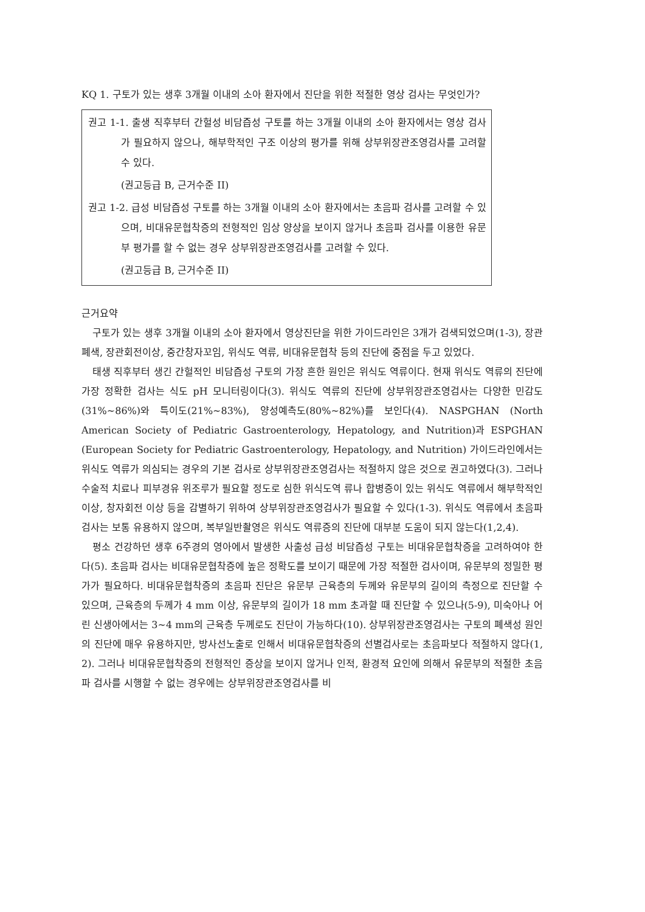KQ 1. 구토가 있는 생후 3개월 이내의 소아 환자에서 진단을 위한 적절한 영상 검사는 무엇인가?
권고 1-1. 출생 직후부터 간헐성 비담즙성 구토를 하는 3개월 이내의 소아 환자에서는 영상 검사가 필요하지 않으나, 해부학적인 구조 이상의 평가를 위해 상부위장관조영검사를 고려할 수 있다.
(권고등급 B, 근거수준 II)
권고 1-2. 급성 비담즙성 구토를 하는 3개월 이내의 소아 환자에서는 초음파 검사를 고려할 수 있으며, 비대유문협착증의 전형적인 임상 양상을 보이지 않거나 초음파 검사를 이용한 유문부 평가를 할 수 없는 경우 상부위장관조영검사를 고려할 수 있다.
(권고등급 B, 근거수준 II)
근거요약
구토가 있는 생후 3개월 이내의 소아 환자에서 영상진단을 위한 가이드라인은 3개가 검색되었으며(1-3), 장관폐색, 장관회전이상, 중간창자꼬임, 위식도 역류, 비대유문협착 등의 진단에 중점을 두고 있었다.
태생 직후부터 생긴 간헐적인 비담즙성 구토의 가장 흔한 원인은 위식도 역류이다. 현재 위식도 역류의 진단에 가장 정확한 검사는 식도 pH 모니터링이다(3). 위식도 역류의 진단에 상부위장관조영검사는 다양한 민감도(31%~86%)와 특이도(21%~83%), 양성예측도(80%~82%)를 보인다(4). NASPGHAN (North American Society of Pediatric Gastroenterology, Hepatology, and Nutrition)과 ESPGHAN (European Society for Pediatric Gastroenterology, Hepatology, and Nutrition) 가이드라인에서는 위식도 역류가 의심되는 경우의 기본 검사로 상부위장관조영검사는 적절하지 않은 것으로 권고하였다(3). 그러나 수술적 치료나 피부경유 위조루가 필요할 정도로 심한 위식도역 류나 합병증이 있는 위식도 역류에서 해부학적인 이상, 창자회전 이상 등을 감별하기 위하여 상부위장관조영검사가 필요할 수 있다(1-3). 위식도 역류에서 초음파 검사는 보통 유용하지 않으며, 복부일반촬영은 위식도 역류증의 진단에 대부분 도움이 되지 않는다(1,2,4).
평소 건강하던 생후 6주경의 영아에서 발생한 사출성 급성 비담즙성 구토는 비대유문협착증을 고려하여야 한다(5). 초음파 검사는 비대유문협착증에 높은 정확도를 보이기 때문에 가장 적절한 검사이며, 유문부의 정밀한 평가가 필요하다. 비대유문협착증의 초음파 진단은 유문부 근육층의 두께와 유문부의 길이의 측정으로 진단할 수 있으며, 근육층의 두께가 4 mm 이상, 유문부의 길이가 18 mm 초과할 때 진단할 수 있으나(5-9), 미숙아나 어린 신생아에서는 3~4 mm의 근육층 두께로도 진단이 가능하다(10). 상부위장관조영검사는 구토의 폐색성 원인의 진단에 매우 유용하지만, 방사선노출로 인해서 비대유문협착증의 선별검사로는 초음파보다 적절하지 않다(1, 2). 그러나 비대유문협착증의 전형적인 증상을 보이지 않거나 인적, 환경적 요인에 의해서 유문부의 적절한 초음파 검사를 시행할 수 없는 경우에는 상부위장관조영검사를 비